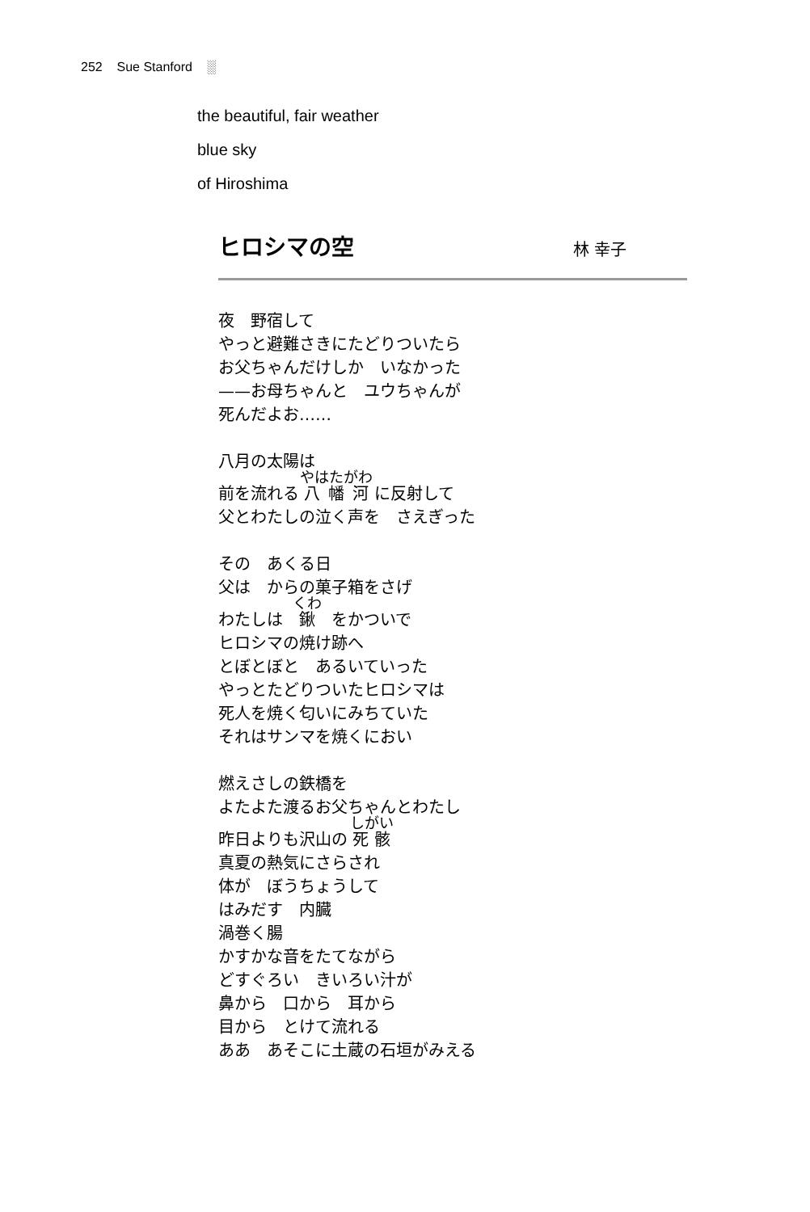252 Sue Stanford ░
the beautiful, fair weather
blue sky
of Hiroshima
ヒロシマの空
林 幸子
夜　野宿して
やっと避難さきにたどりついたら
お父ちゃんだけしか　いなかった
——お母ちゃんと　ユウちゃんが
死んだよお……
八月の太陽は
前を流れる 八幡河 に反射して
父とわたしの泣く声を　さえぎった
その　あくる日
父は　からの菓子箱をさげ
わたしは　鍬　をかついで
ヒロシマの焼け跡へ
とぼとぼと　あるいていった
やっとたどりついたヒロシマは
死人を焼く匂いにみちていた
それはサンマを焼くにおい
燃えさしの鉄橋を
よたよた渡るお父ちゃんとわたし
昨日よりも沢山の 死骸
真夏の熱気にさらされ
体が　ぼうちょうして
はみだす　内臓
渦巻く腸
かすかな音をたてながら
どすぐろい　きいろい汁が
鼻から　口から　耳から
目から　とけて流れる
ああ　あそこに土蔵の石垣がみえる